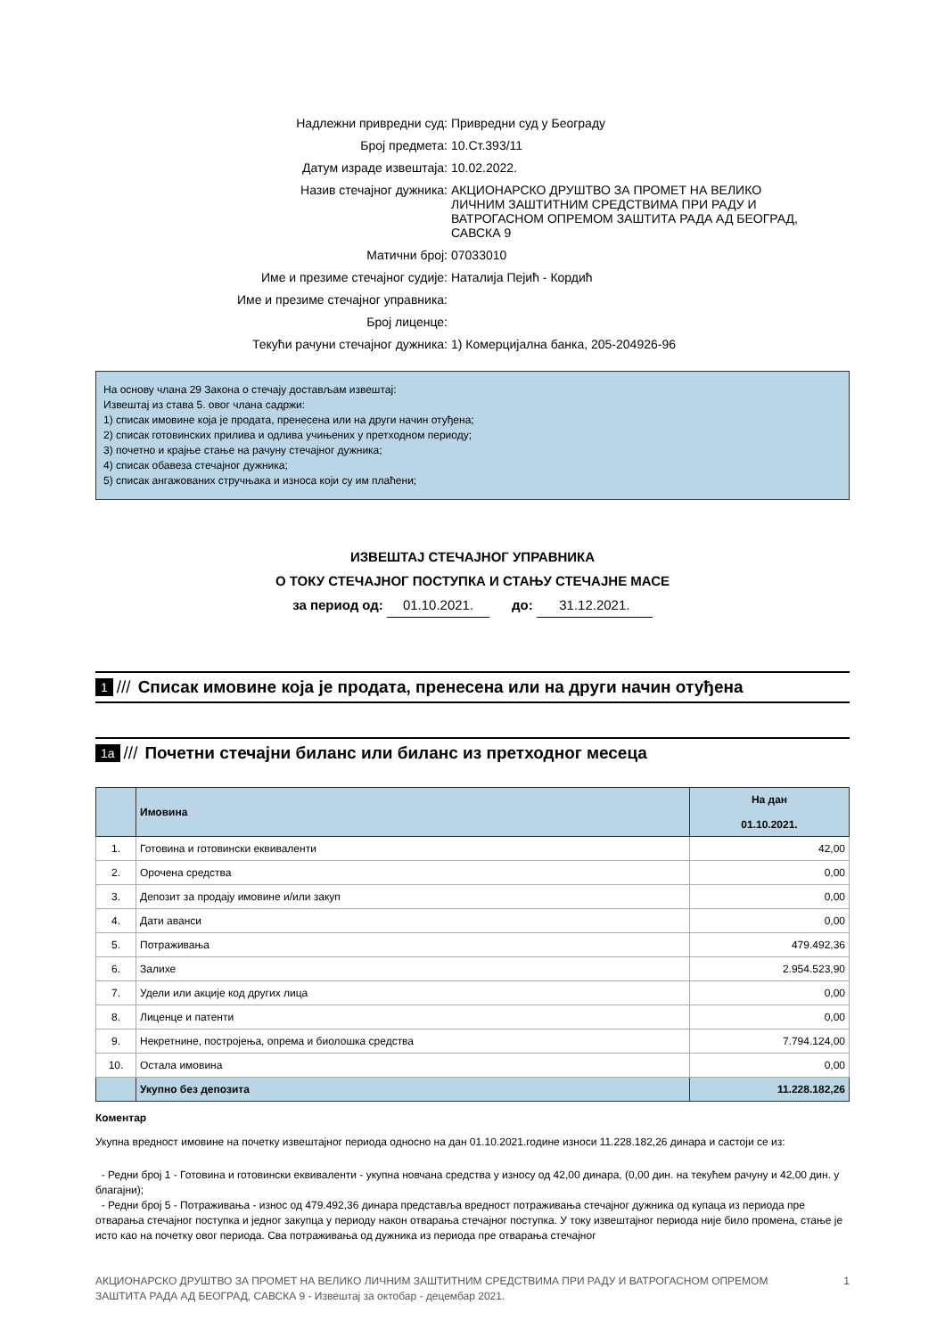Надлежни привредни суд: Привредни суд у Београду
Број предмета: 10.Ст.393/11
Датум израде извештаја: 10.02.2022.
Назив стечајног дужника: АКЦИОНАРСКО ДРУШТВО ЗА ПРОМЕТ НА ВЕЛИКО ЛИЧНИМ ЗАШТИТНИМ СРЕДСТВИМА ПРИ РАДУ И ВАТРОГАСНОМ ОПРЕМОМ ЗАШТИТА РАДА АД БЕОГРАД, САВСКА 9
Матични број: 07033010
Име и презиме стечајног судије: Наталија Пејић - Кордић
Име и презиме стечајног управника:
Број лиценце:
Текући рачуни стечајног дужника: 1) Комерцијална банка, 205-204926-96
На основу члана 29 Закона о стечају достављам извештај:
Извештај из става 5. овог члана садржи:
1) списак имовине која је продата, пренесена или на други начин отуђена;
2) списак готовинских прилива и одлива учињених у претходном периоду;
3) почетно и крајње стање на рачуну стечајног дужника;
4) списак обавеза стечајног дужника;
5) списак ангажованих стручњака и износа који су им плаћени;
ИЗВЕШТАЈ СТЕЧАЈНОГ УПРАВНИКА
О ТОКУ СТЕЧАЈНОГ ПОСТУПКА И СТАЊУ СТЕЧАЈНЕ МАСЕ
за период од: 01.10.2021. до: 31.12.2021.
1 /// Списак имовине која је продата, пренесена или на други начин отуђена
1a /// Почетни стечајни биланс или биланс из претходног месеца
| | Имовина | На дан 01.10.2021. |
| --- | --- | --- |
| 1. | Готовина и готовински еквиваленти | 42,00 |
| 2. | Орочена средства | 0,00 |
| 3. | Депозит за продају имовине и/или закуп | 0,00 |
| 4. | Дати аванси | 0,00 |
| 5. | Потраживања | 479.492,36 |
| 6. | Залихе | 2.954.523,90 |
| 7. | Удели или акције код других лица | 0,00 |
| 8. | Лиценце и патенти | 0,00 |
| 9. | Некретнине, постројења, опрема и биолошка средства | 7.794.124,00 |
| 10. | Остала имовина | 0,00 |
| | Укупно без депозита | 11.228.182,26 |
Коментар
Укупна вредност имовине на почетку извештајног периода односно на дан 01.10.2021.године износи 11.228.182,26 динара и састоји се из:
- Редни број 1 - Готовина и готовински еквиваленти - укупна новчана средства у износу од 42,00 динара, (0,00 дин. на текућем рачуну и 42,00 дин. у благајни);
- Редни број 5 - Потраживања - износ од 479.492,36 динара представља вредност потраживања стечајног дужника од купаца из периода пре отварања стечајног поступка и једног закупца у периоду након отварања стечајног поступка. У току извештајног периода није било промена, стање је исто као на почетку овог периода. Сва потраживања од дужника из периода пре отварања стечајног
АКЦИОНАРСКО ДРУШТВО ЗА ПРОМЕТ НА ВЕЛИКО ЛИЧНИМ ЗАШТИТНИМ СРЕДСТВИМА ПРИ РАДУ И ВАТРОГАСНОМ ОПРЕМОМ
ЗАШТИТА РАДА АД БЕОГРАД, САВСКА 9 - Извештај за октобар - децембар 2021.
1